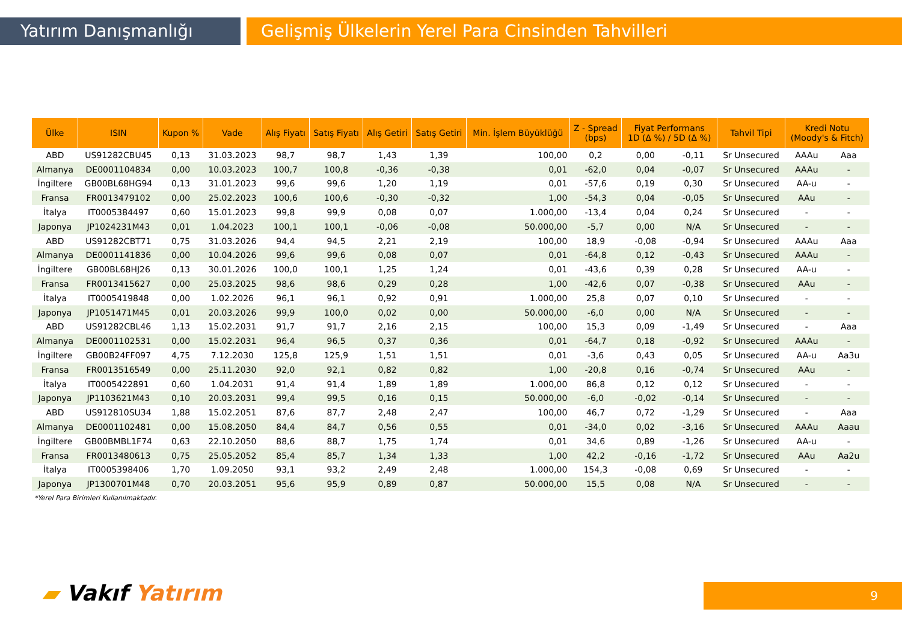Yatırım Danışmanlığı Gelişmiş Ülkelerin Yerel Para Cinsinden Tahvilleri
| Ülke | ISIN | Kupon % | Vade | Alış Fiyatı | Satış Fiyatı | Alış Getiri | Satış Getiri | Min. İşlem Büyüklüğü | Z - Spread (bps) | Fiyat Performans 1D (Δ %) / 5D (Δ %) | | Tahvil Tipi | Kredi Notu (Moody's & Fitch) | |
| --- | --- | --- | --- | --- | --- | --- | --- | --- | --- | --- | --- | --- | --- | --- |
| ABD | US91282CBU45 | 0,13 | 31.03.2023 | 98,7 | 98,7 | 1,43 | 1,39 | 100,00 | 0,2 | 0,00 | -0,11 | Sr Unsecured | AAAu | Aaa |
| Almanya | DE0001104834 | 0,00 | 10.03.2023 | 100,7 | 100,8 | -0,36 | -0,38 | 0,01 | -62,0 | 0,04 | -0,07 | Sr Unsecured | AAAu | - |
| İngiltere | GB00BL68HG94 | 0,13 | 31.01.2023 | 99,6 | 99,6 | 1,20 | 1,19 | 0,01 | -57,6 | 0,19 | 0,30 | Sr Unsecured | AA-u | - |
| Fransa | FR0013479102 | 0,00 | 25.02.2023 | 100,6 | 100,6 | -0,30 | -0,32 | 1,00 | -54,3 | 0,04 | -0,05 | Sr Unsecured | AAu | - |
| İtalya | IT0005384497 | 0,60 | 15.01.2023 | 99,8 | 99,9 | 0,08 | 0,07 | 1.000,00 | -13,4 | 0,04 | 0,24 | Sr Unsecured | - | - |
| Japonya | JP1024231M43 | 0,01 | 1.04.2023 | 100,1 | 100,1 | -0,06 | -0,08 | 50.000,00 | -5,7 | 0,00 | N/A | Sr Unsecured | - | - |
| ABD | US91282CBT71 | 0,75 | 31.03.2026 | 94,4 | 94,5 | 2,21 | 2,19 | 100,00 | 18,9 | -0,08 | -0,94 | Sr Unsecured | AAAu | Aaa |
| Almanya | DE0001141836 | 0,00 | 10.04.2026 | 99,6 | 99,6 | 0,08 | 0,07 | 0,01 | -64,8 | 0,12 | -0,43 | Sr Unsecured | AAAu | - |
| İngiltere | GB00BL68HJ26 | 0,13 | 30.01.2026 | 100,0 | 100,1 | 1,25 | 1,24 | 0,01 | -43,6 | 0,39 | 0,28 | Sr Unsecured | AA-u | - |
| Fransa | FR0013415627 | 0,00 | 25.03.2025 | 98,6 | 98,6 | 0,29 | 0,28 | 1,00 | -42,6 | 0,07 | -0,38 | Sr Unsecured | AAu | - |
| İtalya | IT0005419848 | 0,00 | 1.02.2026 | 96,1 | 96,1 | 0,92 | 0,91 | 1.000,00 | 25,8 | 0,07 | 0,10 | Sr Unsecured | - | - |
| Japonya | JP1051471M45 | 0,01 | 20.03.2026 | 99,9 | 100,0 | 0,02 | 0,00 | 50.000,00 | -6,0 | 0,00 | N/A | Sr Unsecured | - | - |
| ABD | US91282CBL46 | 1,13 | 15.02.2031 | 91,7 | 91,7 | 2,16 | 2,15 | 100,00 | 15,3 | 0,09 | -1,49 | Sr Unsecured | - | Aaa |
| Almanya | DE0001102531 | 0,00 | 15.02.2031 | 96,4 | 96,5 | 0,37 | 0,36 | 0,01 | -64,7 | 0,18 | -0,92 | Sr Unsecured | AAAu | - |
| İngiltere | GB00B24FF097 | 4,75 | 7.12.2030 | 125,8 | 125,9 | 1,51 | 1,51 | 0,01 | -3,6 | 0,43 | 0,05 | Sr Unsecured | AA-u | Aa3u |
| Fransa | FR0013516549 | 0,00 | 25.11.2030 | 92,0 | 92,1 | 0,82 | 0,82 | 1,00 | -20,8 | 0,16 | -0,74 | Sr Unsecured | AAu | - |
| İtalya | IT0005422891 | 0,60 | 1.04.2031 | 91,4 | 91,4 | 1,89 | 1,89 | 1.000,00 | 86,8 | 0,12 | 0,12 | Sr Unsecured | - | - |
| Japonya | JP1103621M43 | 0,10 | 20.03.2031 | 99,4 | 99,5 | 0,16 | 0,15 | 50.000,00 | -6,0 | -0,02 | -0,14 | Sr Unsecured | - | - |
| ABD | US912810SU34 | 1,88 | 15.02.2051 | 87,6 | 87,7 | 2,48 | 2,47 | 100,00 | 46,7 | 0,72 | -1,29 | Sr Unsecured | - | Aaa |
| Almanya | DE0001102481 | 0,00 | 15.08.2050 | 84,4 | 84,7 | 0,56 | 0,55 | 0,01 | -34,0 | 0,02 | -3,16 | Sr Unsecured | AAAu | Aaau |
| İngiltere | GB00BMBL1F74 | 0,63 | 22.10.2050 | 88,6 | 88,7 | 1,75 | 1,74 | 0,01 | 34,6 | 0,89 | -1,26 | Sr Unsecured | AA-u | - |
| Fransa | FR0013480613 | 0,75 | 25.05.2052 | 85,4 | 85,7 | 1,34 | 1,33 | 1,00 | 42,2 | -0,16 | -1,72 | Sr Unsecured | AAu | Aa2u |
| İtalya | IT0005398406 | 1,70 | 1.09.2050 | 93,1 | 93,2 | 2,49 | 2,48 | 1.000,00 | 154,3 | -0,08 | 0,69 | Sr Unsecured | - | - |
| Japonya | JP1300701M48 | 0,70 | 20.03.2051 | 95,6 | 95,9 | 0,89 | 0,87 | 50.000,00 | 15,5 | 0,08 | N/A | Sr Unsecured | - | - |
*Yerel Para Birimleri Kullanılmaktadır.
▰ Vakıf Yatırım 9